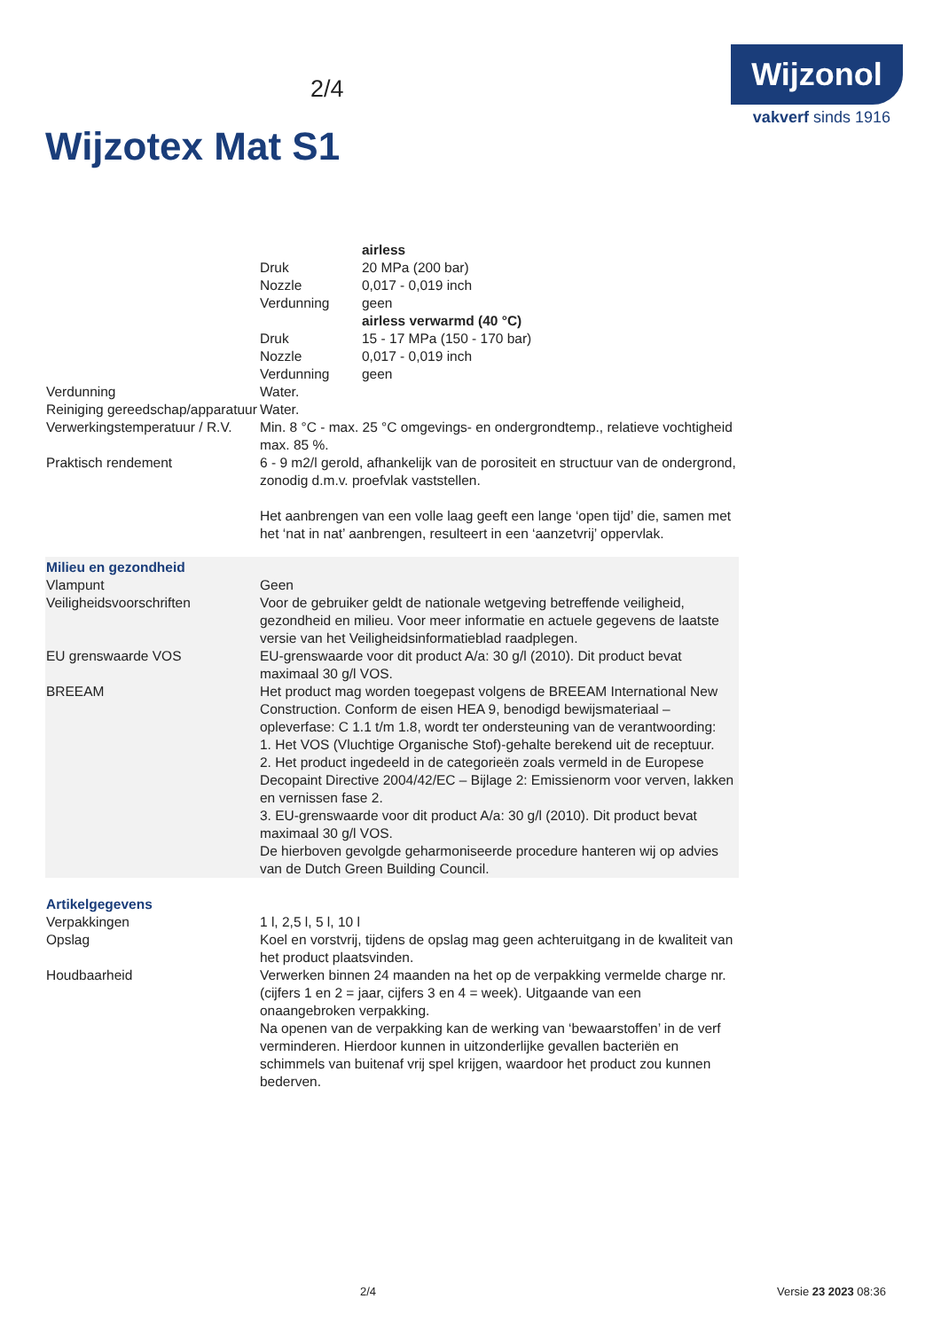2/4
Wijzonol
vakverf sinds 1916
Wijzotex Mat S1
| | | airless |
| | Druk | 20 MPa (200 bar) |
| | Nozzle | 0,017 - 0,019 inch |
| | Verdunning | geen |
| | | airless verwarmd (40 °C) |
| | Druk | 15 - 17 MPa (150 - 170 bar) |
| | Nozzle | 0,017 - 0,019 inch |
| | Verdunning | geen |
| Verdunning | Water. | |
| Reiniging gereedschap/apparatuur | Water. | |
| Verwerkingstemperatuur / R.V. | Min. 8 °C - max. 25 °C omgevings- en ondergrondtemp., relatieve vochtigheid max. 85 %. | |
| Praktisch rendement | 6 - 9 m2/l gerold, afhankelijk van de porositeit en structuur van de ondergrond, zonodig d.m.v. proefvlak vaststellen. Het aanbrengen van een volle laag geeft een lange ‘open tijd’ die, samen met het ‘nat in nat’ aanbrengen, resulteert in een ‘aanzetvrij’ oppervlak. | |
| Milieu en gezondheid | |
| Vlampunt | Geen |
| Veiligheidsvoorschriften | Voor de gebruiker geldt de nationale wetgeving betreffende veiligheid, gezondheid en milieu. Voor meer informatie en actuele gegevens de laatste versie van het Veiligheidsinformatieblad raadplegen. |
| EU grenswaarde VOS | EU-grenswaarde voor dit product A/a: 30 g/l (2010). Dit product bevat maximaal 30 g/l VOS. |
| BREEAM | Het product mag worden toegepast volgens de BREEAM International New Construction. Conform de eisen HEA 9, benodigd bewijsmateriaal – opleverfase: C 1.1 t/m 1.8, wordt ter ondersteuning van de verantwoording: 1. Het VOS (Vluchtige Organische Stof)-gehalte berekend uit de receptuur. 2. Het product ingedeeld in de categorieën zoals vermeld in de Europese Decopaint Directive 2004/42/EC – Bijlage 2: Emissienorm voor verven, lakken en vernissen fase 2. 3. EU-grenswaarde voor dit product A/a: 30 g/l (2010). Dit product bevat maximaal 30 g/l VOS. De hierboven gevolgde geharmoniseerde procedure hanteren wij op advies van de Dutch Green Building Council. |
| Artikelgegevens | |
| Verpakkingen | 1 l, 2,5 l, 5 l, 10 l |
| Opslag | Koel en vorstvrij, tijdens de opslag mag geen achteruitgang in de kwaliteit van het product plaatsvinden. |
| Houdbaarheid | Verwerken binnen 24 maanden na het op de verpakking vermelde charge nr. (cijfers 1 en 2 = jaar, cijfers 3 en 4 = week). Uitgaande van een onaangebroken verpakking. Na openen van de verpakking kan de werking van ‘bewaarstoffen’ in de verf verminderen. Hierdoor kunnen in uitzonderlijke gevallen bacteriën en schimmels van buitenaf vrij spel krijgen, waardoor het product zou kunnen bederven. |
2/4 Versie 23 2023 08:36